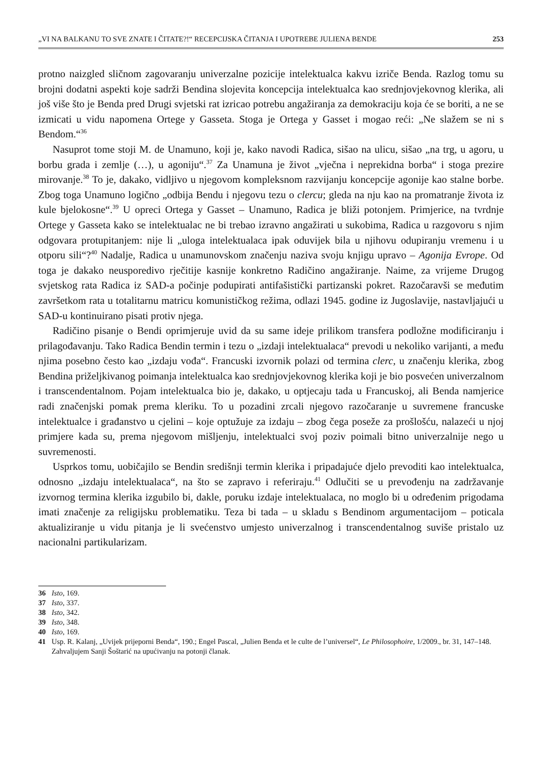„VI NA BALKANU TO SVE ZNATE I ČITATE?!“ RECEPCIJSKA ČITANJA I UPOTREBE JULIENA BENDE 253
protno naizgled sličnom zagovaranju univerzalne pozicije intelektualca kakvu izriče Benda. Razlog tomu su brojni dodatni aspekti koje sadrži Bendina slojevita koncepcija intelektualca kao srednjovjekovnog klerika, ali još više što je Benda pred Drugi svjetski rat izricao potrebu angažiranja za demokraciju koja će se boriti, a ne se izmicati u vidu napomena Ortege y Gasseta. Stoga je Ortega y Gasset i mogao reći: „Ne slažem se ni s Bendom.“<sup>36</sup>
Nasuprot tome stoji M. de Unamuno, koji je, kako navodi Radica, sišao na ulicu, sišao „na trg, u agoru, u borbu grada i zemlje (…), u agoniju“.<sup>37</sup> Za Unamuna je život „vječna i neprekidna borba“ i stoga prezire mirovanje.<sup>38</sup> To je, dakako, vidljivo u njegovom kompleksnom razvijanju koncepcije agonije kao stalne borbe. Zbog toga Unamuno logično „odbija Bendu i njegovu tezu o clercu; gleda na nju kao na promatranje života iz kule bjelokosne“.<sup>39</sup> U opreci Ortega y Gasset – Unamuno, Radica je bliži potonjem. Primjerice, na tvrdnje Ortege y Gasseta kako se intelektualac ne bi trebao izravno angažirati u sukobima, Radica u razgovoru s njim odgovara protupitanjem: nije li „uloga intelektualaca ipak oduvijek bila u njihovu odupiranju vremenu i u otporu sili“?<sup>40</sup> Nadalje, Radica u unamunovskom značenju naziva svoju knjigu upravo – Agonija Evrope. Od toga je dakako neusporedivo rječitije kasnije konkretno Radičino angažiranje. Naime, za vrijeme Drugog svjetskog rata Radica iz SAD-a počinje podupirati antifašistički partizanski pokret. Razočaravši se međutim završetkom rata u totalitarnu matricu komunističkog režima, odlazi 1945. godine iz Jugoslavije, nastavljajući u SAD-u kontinuirano pisati protiv njega.
Radičino pisanje o Bendi oprimjeruje uvid da su same ideje prilikom transfera podložne modificiranju i prilagođavanju. Tako Radica Bendin termin i tezu o „izdaji intelektualaca“ prevodi u nekoliko varijanti, a među njima posebno često kao „izdaju vođa“. Francuski izvornik polazi od termina clerc, u značenju klerika, zbog Bendina priželjkivanog poimanja intelektualca kao srednjovjekovnog klerika koji je bio posvećen univerzalnom i transcendentalnom. Pojam intelektualca bio je, dakako, u optjecaju tada u Francuskoj, ali Benda namjerice radi značenjski pomak prema kleriku. To u pozadini zrcali njegovo razočaranje u suvremene francuske intelektualce i građanstvo u cjelini – koje optužuje za izdaju – zbog čega poseže za prošlošću, nalazeći u njoj primjere kada su, prema njegovom mišljenju, intelektualci svoj poziv poimali bitno univerzalnije nego u suvremenosti.
Usprkos tomu, uobičajilo se Bendin središnji termin klerika i pripadajuće djelo prevoditi kao intelektualca, odnosno „izdaju intelektualaca“, na što se zapravo i referiraju.<sup>41</sup> Odlučiti se u prevođenju na zadržavanje izvornog termina klerika izgubilo bi, dakle, poruku izdaje intelektualaca, no moglo bi u određenim prigodama imati značenje za religijsku problematiku. Teza bi tada – u skladu s Bendinom argumentacijom – poticala aktualiziranje u vidu pitanja je li svećenstvo umjesto univerzalnog i transcendentalnog suviše pristalo uz nacionalni partikularizam.
36 Isto, 169.
37 Isto, 337.
38 Isto, 342.
39 Isto, 348.
40 Isto, 169.
41 Usp. R. Kalanj, „Uvijek prijeporni Benda“, 190.; Engel Pascal, „Julien Benda et le culte de l’universel“, Le Philosophoire, 1/2009., br. 31, 147–148. Zahvaljujem Sanji Šoštarić na upućivanju na potonji članak.